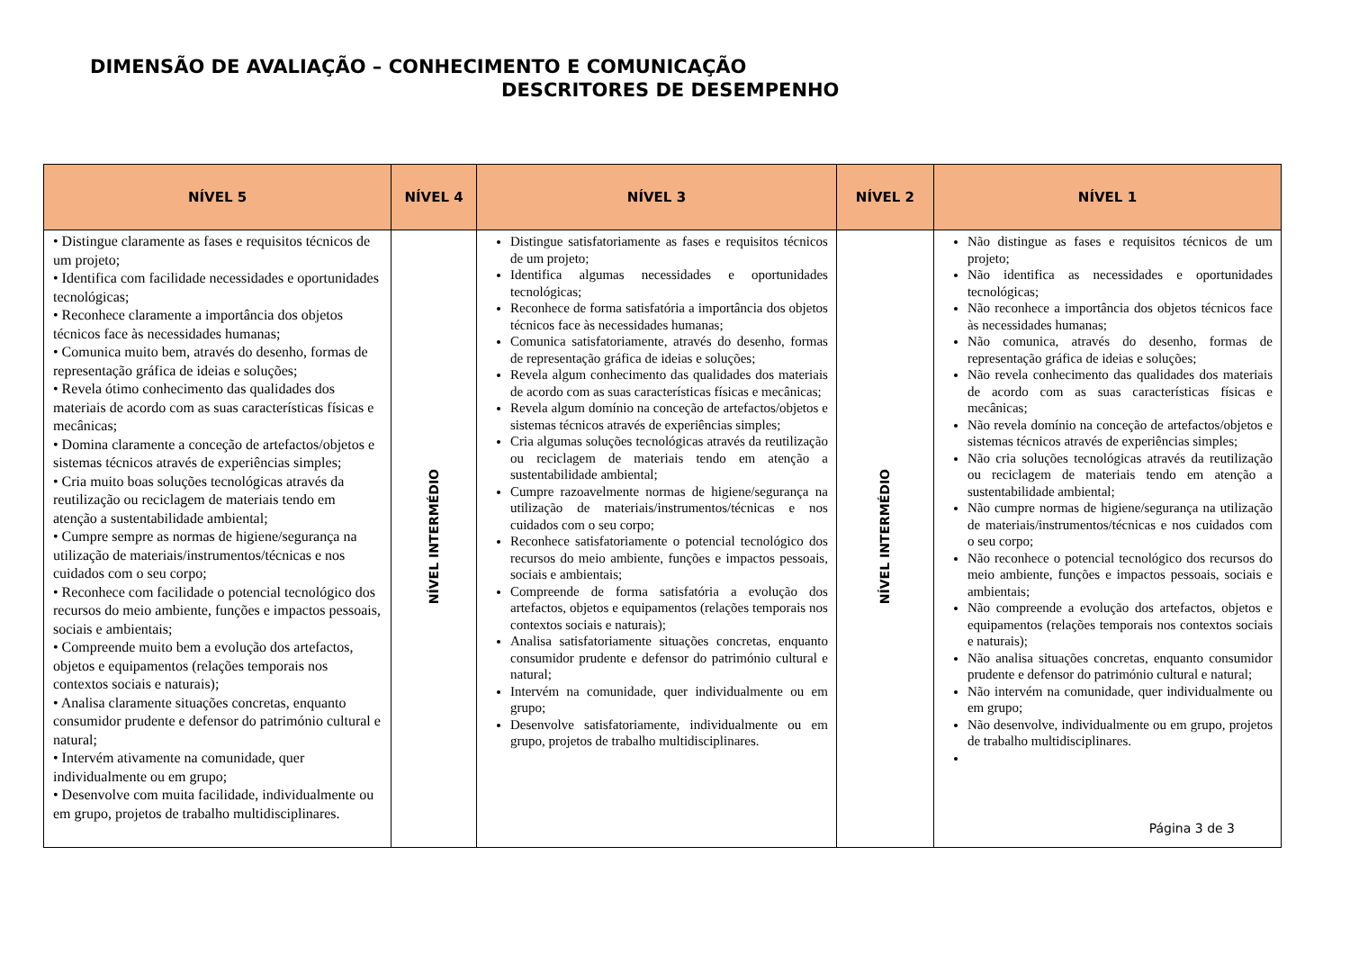DIMENSÃO DE AVALIAÇÃO – CONHECIMENTO E COMUNICAÇÃO
DESCRITORES DE DESEMPENHO
| NÍVEL 5 | NÍVEL 4 | NÍVEL 3 | NÍVEL 2 | NÍVEL 1 |
| --- | --- | --- | --- | --- |
| • Distingue claramente as fases e requisitos técnicos de um projeto; • Identifica com facilidade necessidades e oportunidades tecnológicas; • Reconhece claramente a importância dos objetos técnicos face às necessidades humanas; • Comunica muito bem, através do desenho, formas de representação gráfica de ideias e soluções; • Revela ótimo conhecimento das qualidades dos materiais de acordo com as suas características físicas e mecânicas; • Domina claramente a conceção de artefactos/objetos e sistemas técnicos através de experiências simples; • Cria muito boas soluções tecnológicas através da reutilização ou reciclagem de materiais tendo em atenção a sustentabilidade ambiental; • Cumpre sempre as normas de higiene/segurança na utilização de materiais/instrumentos/técnicas e nos cuidados com o seu corpo; • Reconhece com facilidade o potencial tecnológico dos recursos do meio ambiente, funções e impactos pessoais, sociais e ambientais; • Compreende muito bem a evolução dos artefactos, objetos e equipamentos (relações temporais nos contextos sociais e naturais); • Analisa claramente situações concretas, enquanto consumidor prudente e defensor do património cultural e natural; • Intervém ativamente na comunidade, quer individualmente ou em grupo; • Desenvolve com muita facilidade, individualmente ou em grupo, projetos de trabalho multidisciplinares. | NÍVEL INTERMÉDIO | Distingue satisfatoriamente as fases e requisitos técnicos de um projeto; Identifica algumas necessidades e oportunidades tecnológicas; Reconhece de forma satisfatória a importância dos objetos técnicos face às necessidades humanas; Comunica satisfatoriamente, através do desenho, formas de representação gráfica de ideias e soluções; Revela algum conhecimento das qualidades dos materiais de acordo com as suas características físicas e mecânicas; Revela algum domínio na conceção de artefactos/objetos e sistemas técnicos através de experiências simples; Cria algumas soluções tecnológicas através da reutilização ou reciclagem de materiais tendo em atenção a sustentabilidade ambiental; Cumpre razoavelmente normas de higiene/segurança na utilização de materiais/instrumentos/técnicas e nos cuidados com o seu corpo; Reconhece satisfatoriamente o potencial tecnológico dos recursos do meio ambiente, funções e impactos pessoais, sociais e ambientais; Compreende de forma satisfatória a evolução dos artefactos, objetos e equipamentos (relações temporais nos contextos sociais e naturais); Analisa satisfatoriamente situações concretas, enquanto consumidor prudente e defensor do património cultural e natural; Intervém na comunidade, quer individualmente ou em grupo; Desenvolve satisfatoriamente, individualmente ou em grupo, projetos de trabalho multidisciplinares. | NÍVEL INTERMÉDIO | Não distingue as fases e requisitos técnicos de um projeto; Não identifica as necessidades e oportunidades tecnológicas; Não reconhece a importância dos objetos técnicos face às necessidades humanas; Não comunica, através do desenho, formas de representação gráfica de ideias e soluções; Não revela conhecimento das qualidades dos materiais de acordo com as suas características físicas e mecânicas; Não revela domínio na conceção de artefactos/objetos e sistemas técnicos através de experiências simples; Não cria soluções tecnológicas através da reutilização ou reciclagem de materiais tendo em atenção a sustentabilidade ambiental; Não cumpre normas de higiene/segurança na utilização de materiais/instrumentos/técnicas e nos cuidados com o seu corpo; Não reconhece o potencial tecnológico dos recursos do meio ambiente, funções e impactos pessoais, sociais e ambientais; Não compreende a evolução dos artefactos, objetos e equipamentos (relações temporais nos contextos sociais e naturais); Não analisa situações concretas, enquanto consumidor prudente e defensor do património cultural e natural; Não intervém na comunidade, quer individualmente ou em grupo; Não desenvolve, individualmente ou em grupo, projetos de trabalho multidisciplinares. Página 3 de 3 |